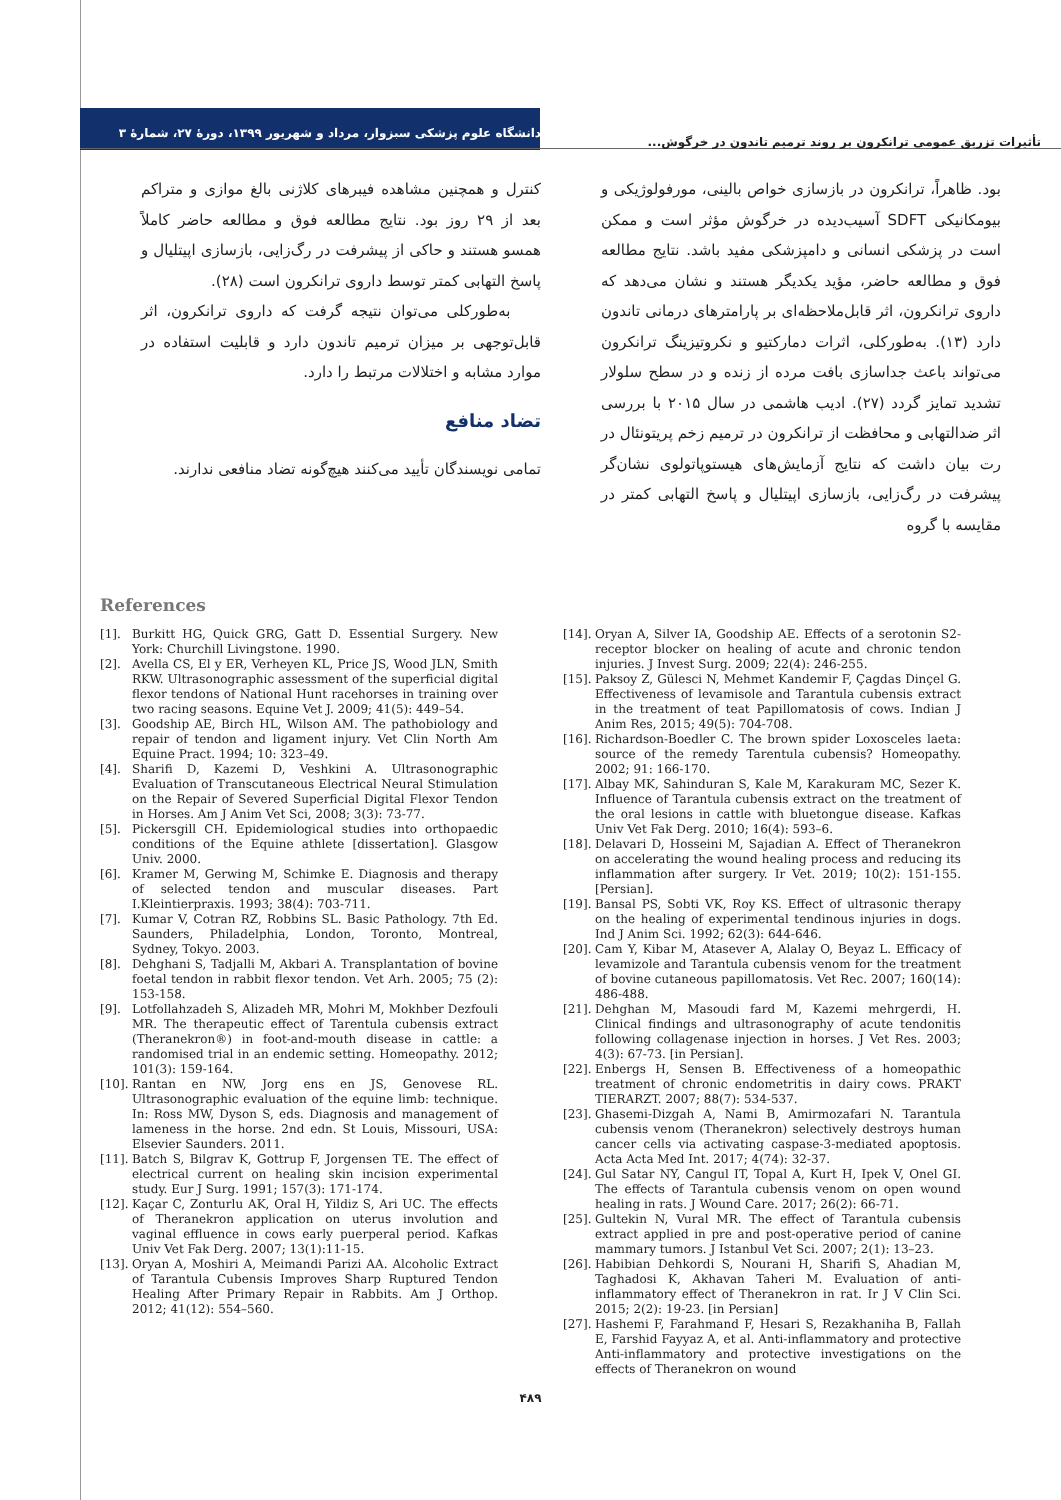تأثیرات تزریق عمومی ترانکرون بر روند ترمیم تاندون در خرگوش...
دانشگاه علوم پزشکی سبزوار، مرداد و شهریور ۱۳۹۹، دورهٔ ۲۷، شمارهٔ ۳
بود. ظاهراً، ترانکرون در بازسازی خواص بالینی، مورفولوژیکی و بیومکانیکی SDFT آسیب‌دیده در خرگوش مؤثر است و ممکن است در پزشکی انسانی و دامپزشکی مفید باشد. نتایج مطالعه فوق و مطالعه حاضر، مؤید یکدیگر هستند و نشان می‌دهد که داروی ترانکرون، اثر قابل‌ملاحظه‌ای بر پارامترهای درمانی تاندون دارد (۱۳). به‌طورکلی، اثرات دمارکتیو و نکروتیزینگ ترانکرون می‌تواند باعث جداسازی بافت مرده از زنده و در سطح سلولار تشدید تمایز گردد (۲۷). ادیب هاشمی در سال ۲۰۱۵ با بررسی اثر ضدالتهابی و محافظت از ترانکرون در ترمیم زخم پریتونئال در رت بیان داشت که نتایج آزمایش‌های هیستوپاتولوی نشان‌گر پیشرفت در رگ‌زایی، بازسازی اپیتلیال و پاسخ التهابی کمتر در مقایسه با گروه
کنترل و همچنین مشاهده فیبرهای کلاژنی بالغ موازی و متراکم بعد از ۲۹ روز بود. نتایج مطالعه فوق و مطالعه حاضر کاملاً همسو هستند و حاکی از پیشرفت در رگ‌زایی، بازسازی اپیتلیال و پاسخ التهابی کمتر توسط داروی ترانکرون است (۲۸).
به‌طورکلی می‌توان نتیجه گرفت که داروی ترانکرون، اثر قابل‌توجهی بر میزان ترمیم تاندون دارد و قابلیت استفاده در موارد مشابه و اختلالات مرتبط را دارد.
تضاد منافع
تمامی نویسندگان تأیید می‌کنند هیچ‌گونه تضاد منافعی ندارند.
References
[1]. Burkitt HG, Quick GRG, Gatt D. Essential Surgery. New York: Churchill Livingstone. 1990.
[2]. Avella CS, El y ER, Verheyen KL, Price JS, Wood JLN, Smith RKW. Ultrasonographic assessment of the superficial digital flexor tendons of National Hunt racehorses in training over two racing seasons. Equine Vet J. 2009; 41(5): 449–54.
[3]. Goodship AE, Birch HL, Wilson AM. The pathobiology and repair of tendon and ligament injury. Vet Clin North Am Equine Pract. 1994; 10: 323–49.
[4]. Sharifi D, Kazemi D, Veshkini A. Ultrasonographic Evaluation of Transcutaneous Electrical Neural Stimulation on the Repair of Severed Superficial Digital Flexor Tendon in Horses. Am J Anim Vet Sci, 2008; 3(3): 73-77.
[5]. Pickersgill CH. Epidemiological studies into orthopaedic conditions of the Equine athlete [dissertation]. Glasgow Univ. 2000.
[6]. Kramer M, Gerwing M, Schimke E. Diagnosis and therapy of selected tendon and muscular diseases. Part I.Kleintierpraxis. 1993; 38(4): 703-711.
[7]. Kumar V, Cotran RZ, Robbins SL. Basic Pathology. 7th Ed. Saunders, Philadelphia, London, Toronto, Montreal, Sydney, Tokyo. 2003.
[8]. Dehghani S, Tadjalli M, Akbari A. Transplantation of bovine foetal tendon in rabbit flexor tendon. Vet Arh. 2005; 75 (2): 153-158.
[9]. Lotfollahzadeh S, Alizadeh MR, Mohri M, Mokhber Dezfouli MR. The therapeutic effect of Tarentula cubensis extract (Theranekron®) in foot-and-mouth disease in cattle: a randomised trial in an endemic setting. Homeopathy. 2012; 101(3): 159-164.
[10]. Rantan en NW, Jorg ens en JS, Genovese RL. Ultrasonographic evaluation of the equine limb: technique. In: Ross MW, Dyson S, eds. Diagnosis and management of lameness in the horse. 2nd edn. St Louis, Missouri, USA: Elsevier Saunders. 2011.
[11]. Batch S, Bilgrav K, Gottrup F, Jorgensen TE. The effect of electrical current on healing skin incision experimental study. Eur J Surg. 1991; 157(3): 171-174.
[12]. Kaçar C, Zonturlu AK, Oral H, Yildiz S, Ari UC. The effects of Theranekron application on uterus involution and vaginal effluence in cows early puerperal period. Kafkas Univ Vet Fak Derg. 2007; 13(1):11-15.
[13]. Oryan A, Moshiri A, Meimandi Parizi AA. Alcoholic Extract of Tarantula Cubensis Improves Sharp Ruptured Tendon Healing After Primary Repair in Rabbits. Am J Orthop. 2012; 41(12): 554–560.
[14]. Oryan A, Silver IA, Goodship AE. Effects of a serotonin S2-receptor blocker on healing of acute and chronic tendon injuries. J Invest Surg. 2009; 22(4): 246-255.
[15]. Paksoy Z, Gülesci N, Mehmet Kandemir F, Çagdas Dinçel G. Effectiveness of levamisole and Tarantula cubensis extract in the treatment of teat Papillomatosis of cows. Indian J Anim Res, 2015; 49(5): 704-708.
[16]. Richardson-Boedler C. The brown spider Loxosceles laeta: source of the remedy Tarentula cubensis? Homeopathy. 2002; 91: 166-170.
[17]. Albay MK, Sahinduran S, Kale M, Karakuram MC, Sezer K. Influence of Tarantula cubensis extract on the treatment of the oral lesions in cattle with bluetongue disease. Kafkas Univ Vet Fak Derg. 2010; 16(4): 593–6.
[18]. Delavari D, Hosseini M, Sajadian A. Effect of Theranekron on accelerating the wound healing process and reducing its inflammation after surgery. Ir Vet. 2019; 10(2): 151-155. [Persian].
[19]. Bansal PS, Sobti VK, Roy KS. Effect of ultrasonic therapy on the healing of experimental tendinous injuries in dogs. Ind J Anim Sci. 1992; 62(3): 644-646.
[20]. Cam Y, Kibar M, Atasever A, Alalay O, Beyaz L. Efficacy of levamizole and Tarantula cubensis venom for the treatment of bovine cutaneous papillomatosis. Vet Rec. 2007; 160(14): 486-488.
[21]. Dehghan M, Masoudi fard M, Kazemi mehrgerdi, H. Clinical findings and ultrasonography of acute tendonitis following collagenase injection in horses. J Vet Res. 2003; 4(3): 67-73. [in Persian].
[22]. Enbergs H, Sensen B. Effectiveness of a homeopathic treatment of chronic endometritis in dairy cows. PRAKT TIERARZT. 2007; 88(7): 534-537.
[23]. Ghasemi-Dizgah A, Nami B, Amirmozafari N. Tarantula cubensis venom (Theranekron) selectively destroys human cancer cells via activating caspase-3-mediated apoptosis. Acta Acta Med Int. 2017; 4(74): 32-37.
[24]. Gul Satar NY, Cangul IT, Topal A, Kurt H, Ipek V, Onel GI. The effects of Tarantula cubensis venom on open wound healing in rats. J Wound Care. 2017; 26(2): 66-71.
[25]. Gultekin N, Vural MR. The effect of Tarantula cubensis extract applied in pre and post-operative period of canine mammary tumors. J Istanbul Vet Sci. 2007; 2(1): 13–23.
[26]. Habibian Dehkordi S, Nourani H, Sharifi S, Ahadian M, Taghadosi K, Akhavan Taheri M. Evaluation of anti-inflammatory effect of Theranekron in rat. Ir J V Clin Sci. 2015; 2(2): 19-23. [in Persian]
[27]. Hashemi F, Farahmand F, Hesari S, Rezakhaniha B, Fallah E, Farshid Fayyaz A, et al. Anti-inflammatory and protective Anti-inflammatory and protective investigations on the effects of Theranekron on wound
۴۸۹